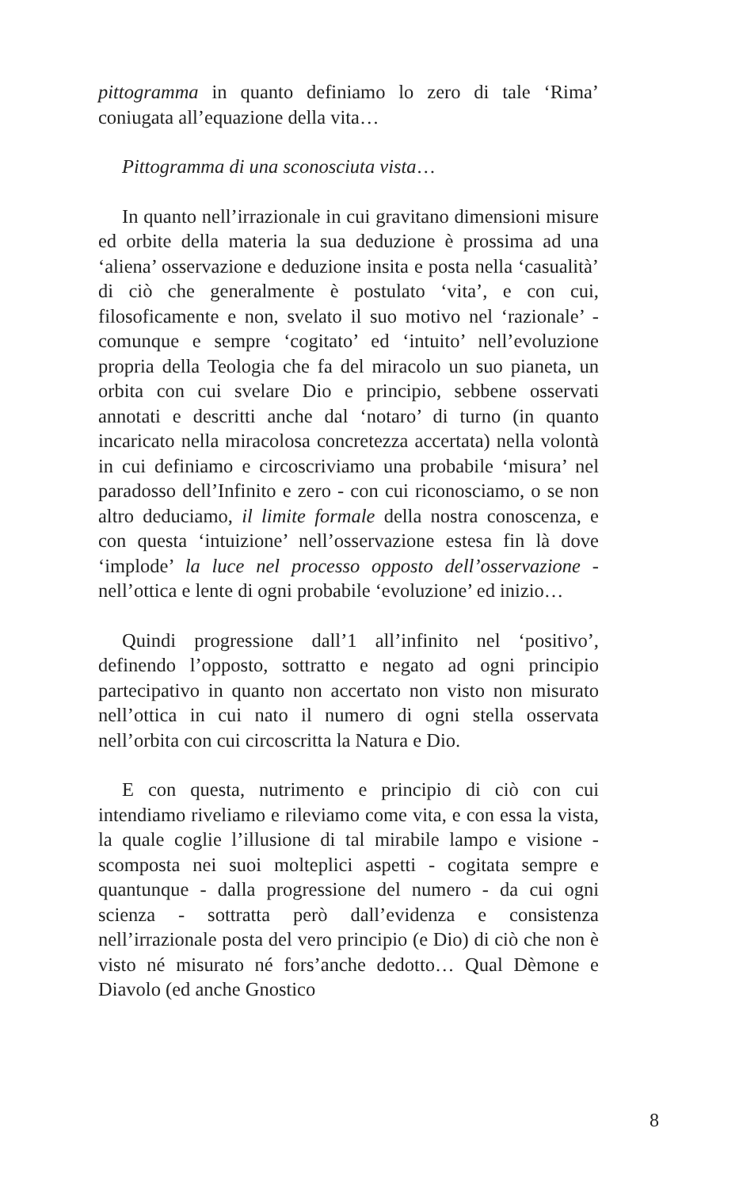pittogramma in quanto definiamo lo zero di tale ‘Rima’ coniugata all’equazione della vita…
Pittogramma di una sconosciuta vista…
In quanto nell’irrazionale in cui gravitano dimensioni misure ed orbite della materia la sua deduzione è prossima ad una ‘aliena’ osservazione e deduzione insita e posta nella ‘casualità’ di ciò che generalmente è postulato ‘vita’, e con cui, filosoficamente e non, svelato il suo motivo nel ‘razionale’ - comunque e sempre ‘cogitato’ ed ‘intuito’ nell’evoluzione propria della Teologia che fa del miracolo un suo pianeta, un orbita con cui svelare Dio e principio, sebbene osservati annotati e descritti anche dal ‘notaro’ di turno (in quanto incaricato nella miracolosa concretezza accertata) nella volontà in cui definiamo e circoscriviamo una probabile ‘misura’ nel paradosso dell’Infinito e zero - con cui riconosciamo, o se non altro deduciamo, il limite formale della nostra conoscenza, e con questa ‘intuizione’ nell’osservazione estesa fin là dove ‘implode’ la luce nel processo opposto dell’osservazione - nell’ottica e lente di ogni probabile ‘evoluzione’ ed inizio…
Quindi progressione dall’1 all’infinito nel ‘positivo’, definendo l’opposto, sottratto e negato ad ogni principio partecipativo in quanto non accertato non visto non misurato nell’ottica in cui nato il numero di ogni stella osservata nell’orbita con cui circoscritta la Natura e Dio.
E con questa, nutrimento e principio di ciò con cui intendiamo riveliamo e rileviamo come vita, e con essa la vista, la quale coglie l’illusione di tal mirabile lampo e visione - scomposta nei suoi molteplici aspetti - cogitata sempre e quantunque - dalla progressione del numero - da cui ogni scienza - sottratta però dall’evidenza e consistenza nell’irrazionale posta del vero principio (e Dio) di ciò che non è visto né misurato né fors’anche dedotto… Qual Dèmone e Diavolo (ed anche Gnostico
8